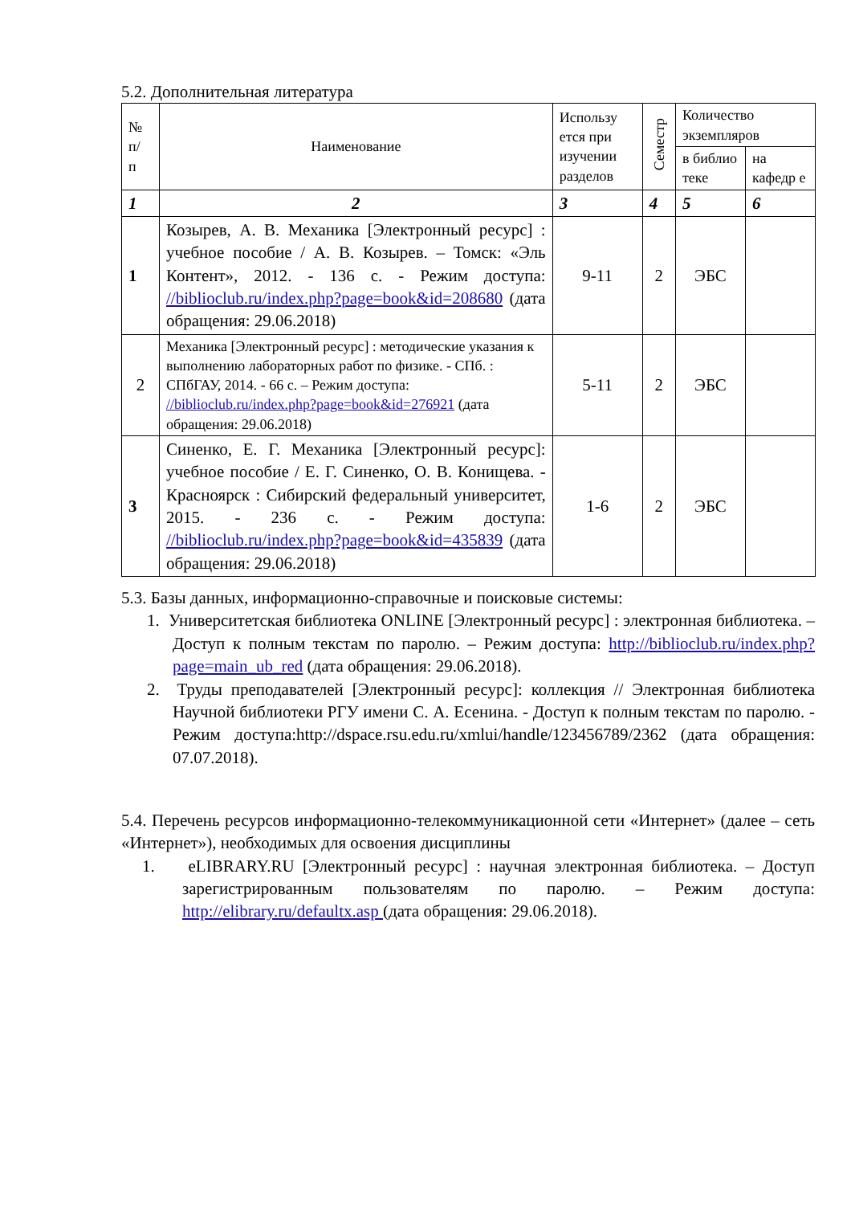5.2. Дополнительная литература
| № п/ п | Наименование | Использу ется при изучении разделов | Семестр | Количество экземпляров | |
| --- | --- | --- | --- | --- | --- |
| | | | | в библио теке | на кафедр е |
| 1 | 2 | 3 | 4 | 5 | 6 |
| 1 | Козырев, А. В. Механика [Электронный ресурс] : учебное пособие / А. В. Козырев. – Томск: «Эль Контент», 2012. - 136 с. - Режим доступа: //biblioclub.ru/index.php?page=book&id=208680 (дата обращения: 29.06.2018) | 9-11 | 2 | ЭБС | |
| 2 | Механика [Электронный ресурс] : методические указания к выполнению лабораторных работ по физике. - СПб. : СПбГАУ, 2014. - 66 с. – Режим доступа: //biblioclub.ru/index.php?page=book&id=276921 (дата обращения: 29.06.2018) | 5-11 | 2 | ЭБС | |
| 3 | Синенко, Е. Г. Механика [Электронный ресурс]: учебное пособие / Е. Г. Синенко, О. В. Конищева. - Красноярск : Сибирский федеральный университет, 2015. - 236 с. - Режим доступа: //biblioclub.ru/index.php?page=book&id=435839 (дата обращения: 29.06.2018) | 1-6 | 2 | ЭБС | |
5.3. Базы данных, информационно-справочные и поисковые системы:
1. Университетская библиотека ONLINE [Электронный ресурс] : электронная библиотека. – Доступ к полным текстам по паролю. – Режим доступа: http://biblioclub.ru/index.php?page=main_ub_red (дата обращения: 29.06.2018).
2. Труды преподавателей [Электронный ресурс]: коллекция // Электронная библиотека Научной библиотеки РГУ имени С. А. Есенина. - Доступ к полным текстам по паролю. - Режим доступа:http://dspace.rsu.edu.ru/xmlui/handle/123456789/2362 (дата обращения: 07.07.2018).
5.4. Перечень ресурсов информационно-телекоммуникационной сети «Интернет» (далее – сеть «Интернет»), необходимых для освоения дисциплины
1. eLIBRARY.RU [Электронный ресурс] : научная электронная библиотека. – Доступ зарегистрированным пользователям по паролю. – Режим доступа: http://elibrary.ru/defaultx.asp (дата обращения: 29.06.2018).